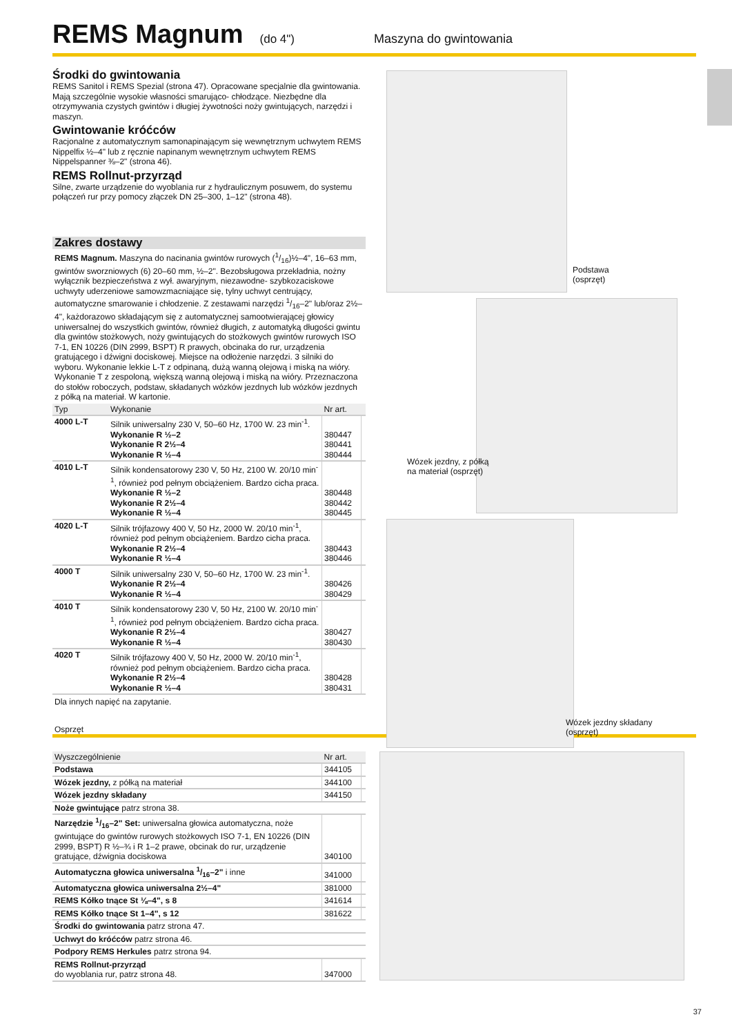REMS Magnum (do 4") Maszyna do gwintowania
Środki do gwintowania
REMS Sanitol i REMS Spezial (strona 47). Opracowane specjalnie dla gwintowania. Mają szczególnie wysokie własności smarująco- chłodzące. Niezbędne dla otrzymywania czystych gwintów i długiej żywotności noży gwintujących, narzędzi i maszyn.
Gwintowanie króćców
Racjonalne z automatycznym samonapinającym się wewnętrznym uchwytem REMS Nippelfix ½–4" lub z ręcznie napinanym wewnętrznym uchwytem REMS Nippelspanner ⅜–2" (strona 46).
REMS Rollnut-przyrząd
Silne, zwarte urządzenie do wyoblania rur z hydraulicznym posuwem, do systemu połączeń rur przy pomocy złączek DN 25–300, 1–12" (strona 48).
Zakres dostawy
REMS Magnum. Maszyna do nacinania gwintów rurowych (1/16)½–4", 16–63 mm, gwintów sworzniowych (6) 20–60 mm, ½–2". Bezobsługowa przekładnia, nożny wyłącznik bezpieczeństwa z wył. awaryjnym, niezawodne- szybkozaciskowe uchwyty uderzeniowe samowzmacniające się, tylny uchwyt centrujący, automatyczne smarowanie i chłodzenie. Z zestawami narzędzi 1/16–2" lub/oraz 2½–4", każdorazowo składającym się z automatycznej samootwierającej głowicy uniwersalnej do wszystkich gwintów, również długich, z automatyką długości gwintu dla gwintów stożkowych, noży gwintujących do stożkowych gwintów rurowych ISO 7-1, EN 10226 (DIN 2999, BSPT) R prawych, obcinaka do rur, urządzenia gratującego i dźwigni dociskowej. Miejsce na odłożenie narzędzi. 3 silniki do wyboru. Wykonanie lekkie L-T z odpinaną, dużą wanną olejową i miską na wióry. Wykonanie T z zespoloną, większą wanną olejową i miską na wióry. Przeznaczona do stołów roboczych, podstaw, składanych wózków jezdnych lub wózków jezdnych z półką na materiał. W kartonie.
| Typ | Wykonanie | Nr art. | |
| --- | --- | --- | --- |
| 4000 L-T | Silnik uniwersalny 230 V, 50–60 Hz, 1700 W. 23 min<sup>-1</sup>. Wykonanie R ½–2 Wykonanie R 2½–4 Wykonanie R ½–4 | 380447 380441 380444 | |
| 4010 L-T | Silnik kondensatorowy 230 V, 50 Hz, 2100 W. 20/10 min<sup>-1</sup>, również pod pełnym obciążeniem. Bardzo cicha praca. Wykonanie R ½–2 Wykonanie R 2½–4 Wykonanie R ½–4 | 380448 380442 380445 | |
| 4020 L-T | Silnik trójfazowy 400 V, 50 Hz, 2000 W. 20/10 min<sup>-1</sup>, również pod pełnym obciążeniem. Bardzo cicha praca. Wykonanie R 2½–4 Wykonanie R ½–4 | 380443 380446 | |
| 4000 T | Silnik uniwersalny 230 V, 50–60 Hz, 1700 W. 23 min<sup>-1</sup>. Wykonanie R 2½–4 Wykonanie R ½–4 | 380426 380429 | |
| 4010 T | Silnik kondensatorowy 230 V, 50 Hz, 2100 W. 20/10 min<sup>-1</sup>, również pod pełnym obciążeniem. Bardzo cicha praca. Wykonanie R 2½–4 Wykonanie R ½–4 | 380427 380430 | |
| 4020 T | Silnik trójfazowy 400 V, 50 Hz, 2000 W. 20/10 min<sup>-1</sup>, również pod pełnym obciążeniem. Bardzo cicha praca. Wykonanie R 2½–4 Wykonanie R ½–4 | 380428 380431 | |
Dla innych napięć na zapytanie.
Podstawa
(osprzęt)
Wózek jezdny, z półką
na materiał (osprzęt)
Wózek jezdny składany
(osprzęt)
Osprzęt
| Wyszczególnienie | Nr art. | |
| --- | --- | --- |
| Podstawa | 344105 | |
| Wózek jezdny, z półką na materiał | 344100 | |
| Wózek jezdny składany | 344150 | |
| Noże gwintujące patrz strona 38. | | |
| Narzędzie 1/16–2" Set: uniwersalna głowica automatyczna, noże gwintujące do gwintów rurowych stożkowych ISO 7-1, EN 10226 (DIN 2999, BSPT) R ½–¾ i R 1–2 prawe, obcinak do rur, urządzenie gratujące, dźwignia dociskowa | 340100 | |
| Automatyczna głowica uniwersalna 1/16–2" i inne | 341000 | |
| Automatyczna głowica uniwersalna 2½–4" | 381000 | |
| REMS Kółko tnące St ⅛–4", s 8 | 341614 | |
| REMS Kółko tnące St 1–4", s 12 | 381622 | |
| Środki do gwintowania patrz strona 47. | | |
| Uchwyt do króćców patrz strona 46. | | |
| Podpory REMS Herkules patrz strona 94. | | |
| REMS Rollnut-przyrząd do wyoblania rur, patrz strona 48. | 347000 | |
37